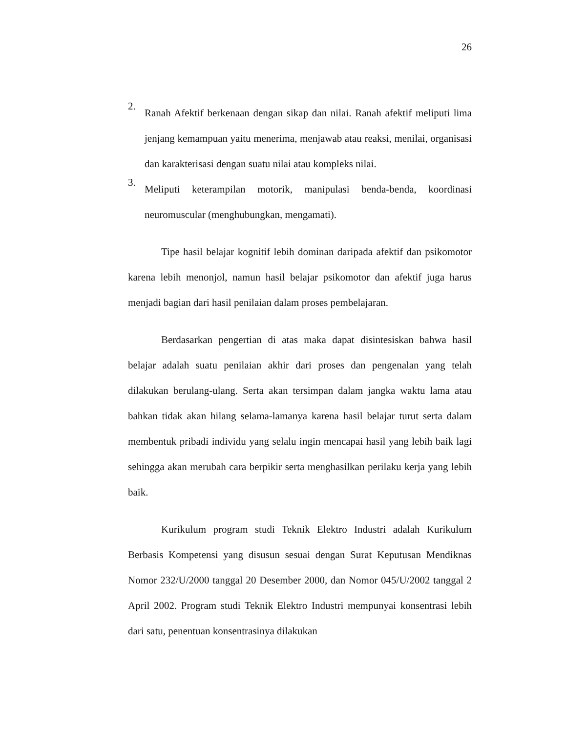26
2.
Ranah Afektif berkenaan dengan sikap dan nilai. Ranah afektif meliputi lima jenjang kemampuan yaitu menerima, menjawab atau reaksi, menilai, organisasi dan karakterisasi dengan suatu nilai atau kompleks nilai.
3.
Meliputi keterampilan motorik, manipulasi benda-benda, koordinasi neuromuscular (menghubungkan, mengamati).
Tipe hasil belajar kognitif lebih dominan daripada afektif dan psikomotor karena lebih menonjol, namun hasil belajar psikomotor dan afektif juga harus menjadi bagian dari hasil penilaian dalam proses pembelajaran.
Berdasarkan pengertian di atas maka dapat disintesiskan bahwa hasil belajar adalah suatu penilaian akhir dari proses dan pengenalan yang telah dilakukan berulang-ulang. Serta akan tersimpan dalam jangka waktu lama atau bahkan tidak akan hilang selama-lamanya karena hasil belajar turut serta dalam membentuk pribadi individu yang selalu ingin mencapai hasil yang lebih baik lagi sehingga akan merubah cara berpikir serta menghasilkan perilaku kerja yang lebih baik.
Kurikulum program studi Teknik Elektro Industri adalah Kurikulum Berbasis Kompetensi yang disusun sesuai dengan Surat Keputusan Mendiknas Nomor 232/U/2000 tanggal 20 Desember 2000, dan Nomor 045/U/2002 tanggal 2 April 2002. Program studi Teknik Elektro Industri mempunyai konsentrasi lebih dari satu, penentuan konsentrasinya dilakukan